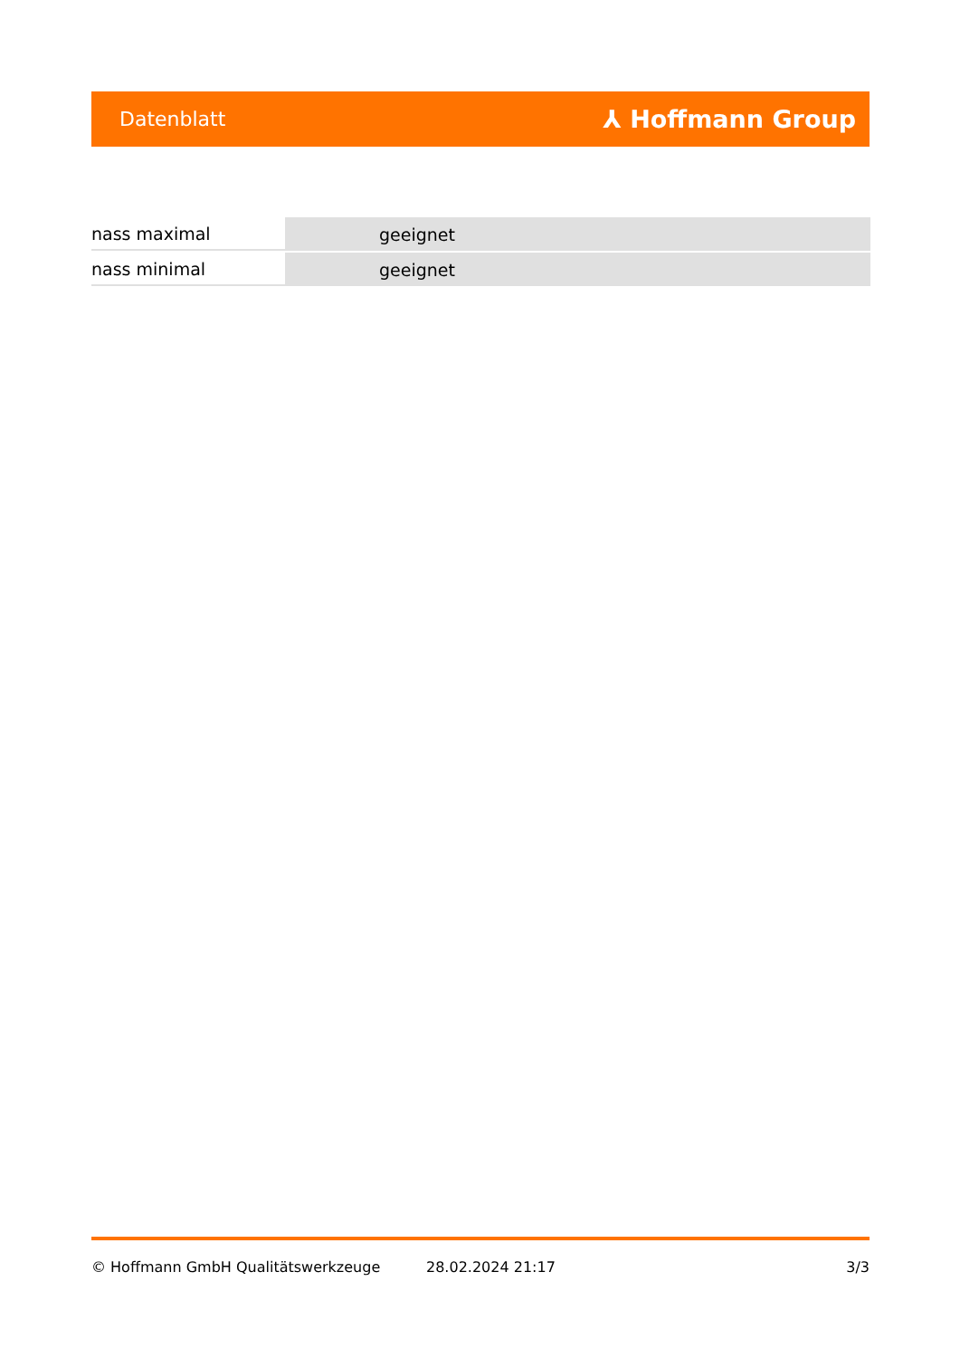Datenblatt ⅄ Hoffmann Group
| nass maximal | geeignet |
| nass minimal | geeignet |
© Hoffmann GmbH Qualitätswerkzeuge 28.02.2024 21:17 3/3